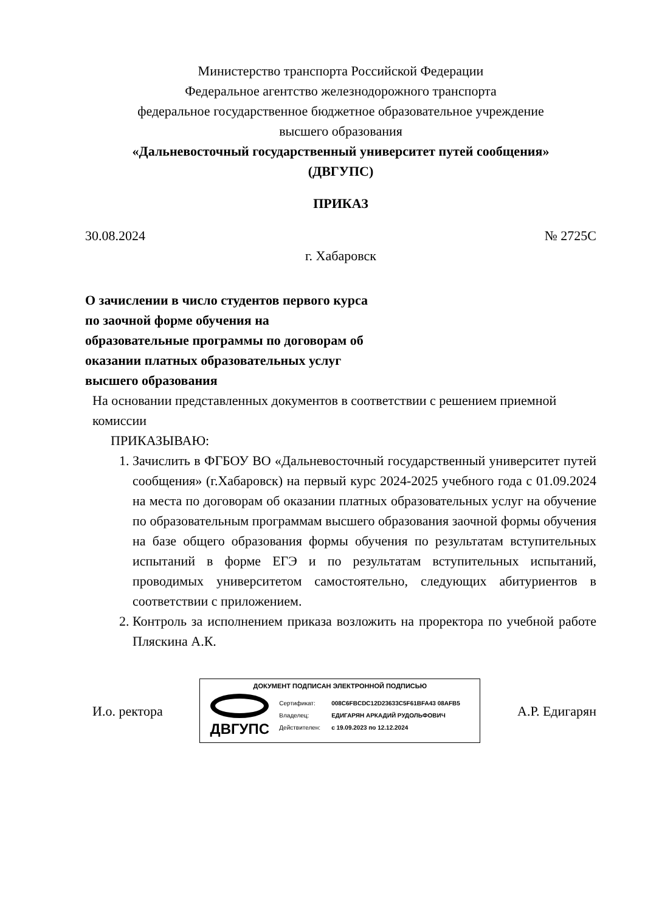Министерство транспорта Российской Федерации
Федеральное агентство железнодорожного транспорта
федеральное государственное бюджетное образовательное учреждение
высшего образования
«Дальневосточный государственный университет путей сообщения»
(ДВГУПС)
ПРИКАЗ
30.08.2024 № 2725С
г. Хабаровск
О зачислении в число студентов первого курса по заочной форме обучения на образовательные программы по договорам об оказании платных образовательных услуг высшего образования
На основании представленных документов в соответствии с решением приемной комиссии
ПРИКАЗЫВАЮ:
1. Зачислить в ФГБОУ ВО «Дальневосточный государственный университет путей сообщения» (г.Хабаровск) на первый курс 2024-2025 учебного года с 01.09.2024 на места по договорам об оказании платных образовательных услуг на обучение по образовательным программам высшего образования заочной формы обучения на базе общего образования формы обучения по результатам вступительных испытаний в форме ЕГЭ и по результатам вступительных испытаний, проводимых университетом самостоятельно, следующих абитуриентов в соответствии с приложением.
2. Контроль за исполнением приказа возложить на проректора по учебной работе Пляскина А.К.
И.о. ректора
ДОКУМЕНТ ПОДПИСАН ЭЛЕКТРОННОЙ ПОДПИСЬЮ
ДВГУПС
| Сертификат: | 008C6FBCDC12D23633C5F61BFA43 08AFB5 |
| Владелец: | ЕДИГАРЯН АРКАДИЙ РУДОЛЬФОВИЧ |
| Действителен: | с 19.09.2023 по 12.12.2024 |
А.Р. Едигарян